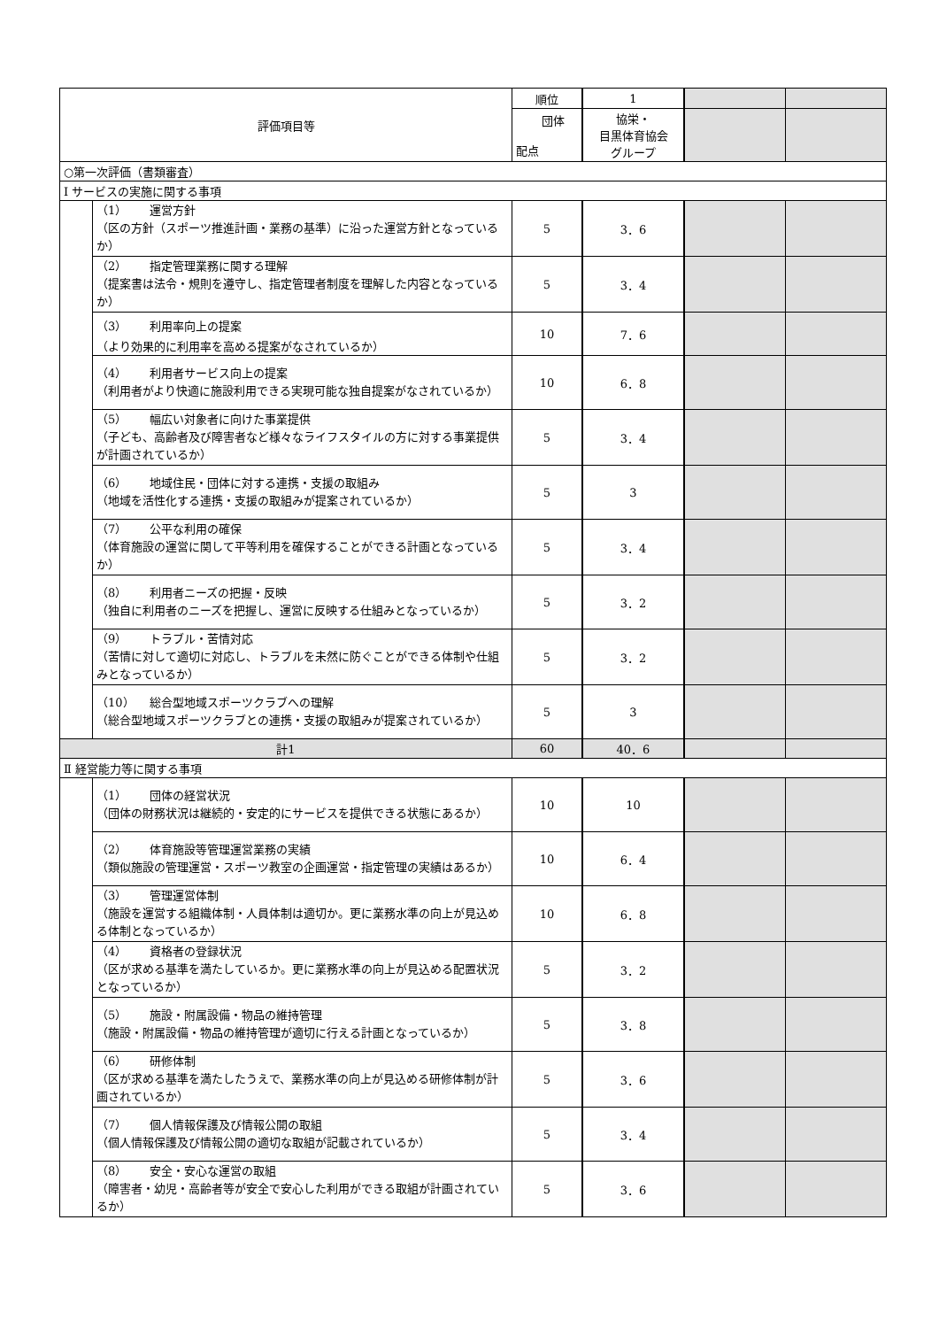| 評価項目等 | | 順位 | 1 | | |
| | | 団体 配点 | 協栄・ 目黒体育協会 グループ | | |
| ○第一次評価（書類審査） | | | | | |
| Ⅰ サービスの実施に関する事項 | | | | | |
| | （1） 運営方針 （区の方針（スポーツ推進計画・業務の基準）に沿った運営方針となっているか） | 5 | 3．6 | | |
| | （2） 指定管理業務に関する理解 （提案書は法令・規則を遵守し、指定管理者制度を理解した内容となっているか） | 5 | 3．4 | | |
| | （3） 利用率向上の提案 （より効果的に利用率を高める提案がなされているか） | 10 | 7．6 | | |
| | （4） 利用者サービス向上の提案 （利用者がより快適に施設利用できる実現可能な独自提案がなされているか） | 10 | 6．8 | | |
| | （5） 幅広い対象者に向けた事業提供 （子ども、高齢者及び障害者など様々なライフスタイルの方に対する事業提供が計画されているか） | 5 | 3．4 | | |
| | （6） 地域住民・団体に対する連携・支援の取組み （地域を活性化する連携・支援の取組みが提案されているか） | 5 | 3 | | |
| | （7） 公平な利用の確保 （体育施設の運営に関して平等利用を確保することができる計画となっているか） | 5 | 3．4 | | |
| | （8） 利用者ニーズの把握・反映 （独自に利用者のニーズを把握し、運営に反映する仕組みとなっているか） | 5 | 3．2 | | |
| | （9） トラブル・苦情対応 （苦情に対して適切に対応し、トラブルを未然に防ぐことができる体制や仕組みとなっているか） | 5 | 3．2 | | |
| | （10） 総合型地域スポーツクラブへの理解 （総合型地域スポーツクラブとの連携・支援の取組みが提案されているか） | 5 | 3 | | |
| 計1 | | 60 | 40．6 | | |
| Ⅱ 経営能力等に関する事項 | | | | | |
| | （1） 団体の経営状況 （団体の財務状況は継続的・安定的にサービスを提供できる状態にあるか） | 10 | 10 | | |
| | （2） 体育施設等管理運営業務の実績 （類似施設の管理運営・スポーツ教室の企画運営・指定管理の実績はあるか） | 10 | 6．4 | | |
| | （3） 管理運営体制 （施設を運営する組織体制・人員体制は適切か。更に業務水準の向上が見込める体制となっているか） | 10 | 6．8 | | |
| | （4） 資格者の登録状況 （区が求める基準を満たしているか。更に業務水準の向上が見込める配置状況となっているか） | 5 | 3．2 | | |
| | （5） 施設・附属設備・物品の維持管理 （施設・附属設備・物品の維持管理が適切に行える計画となっているか） | 5 | 3．8 | | |
| | （6） 研修体制 （区が求める基準を満たしたうえで、業務水準の向上が見込める研修体制が計画されているか） | 5 | 3．6 | | |
| | （7） 個人情報保護及び情報公開の取組 （個人情報保護及び情報公開の適切な取組が記載されているか） | 5 | 3．4 | | |
| | （8） 安全・安心な運営の取組 （障害者・幼児・高齢者等が安全で安心した利用ができる取組が計画されているか） | 5 | 3．6 | | |